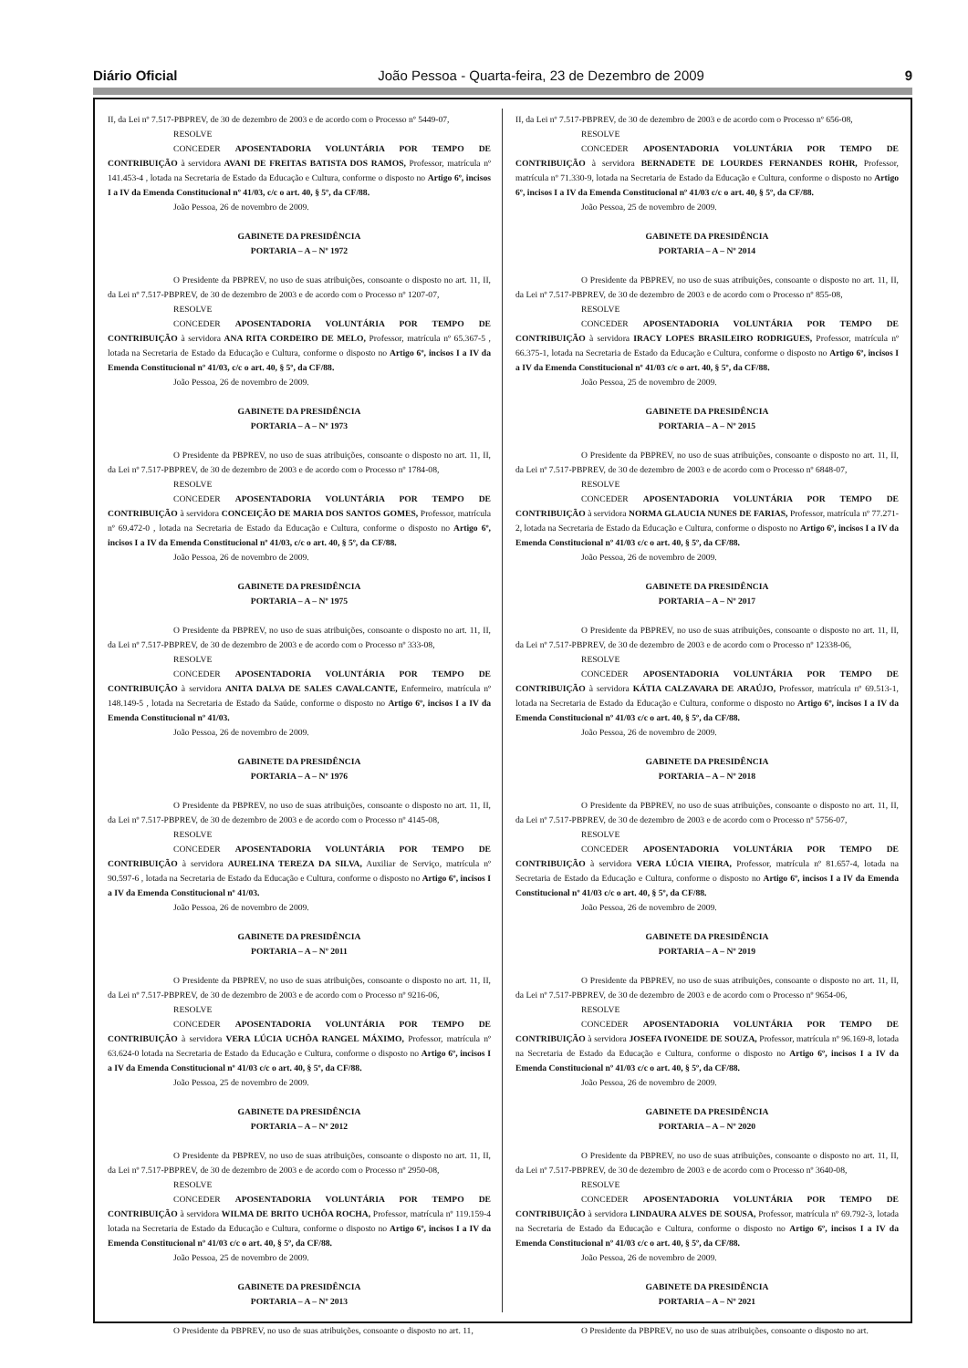Diário Oficial João Pessoa - Quarta-feira, 23 de Dezembro de 2009 9
II, da Lei nº 7.517-PBPREV, de 30 de dezembro de 2003 e de acordo com o Processo nº 5449-07,
RESOLVE
CONCEDER APOSENTADORIA VOLUNTÁRIA POR TEMPO DE CONTRIBUIÇÃO à servidora AVANI DE FREITAS BATISTA DOS RAMOS, Professor, matrícula nº 141.453-4 , lotada na Secretaria de Estado da Educação e Cultura, conforme o disposto no Artigo 6º, incisos I a IV da Emenda Constitucional nº 41/03, c/c o art. 40, § 5º, da CF/88.
João Pessoa, 26 de novembro de 2009.
GABINETE DA PRESIDÊNCIA
PORTARIA – A – Nº 1972
O Presidente da PBPREV, no uso de suas atribuições, consoante o disposto no art. 11, II, da Lei nº 7.517-PBPREV, de 30 de dezembro de 2003 e de acordo com o Processo nº 1207-07,
RESOLVE
CONCEDER APOSENTADORIA VOLUNTÁRIA POR TEMPO DE CONTRIBUIÇÃO à servidora ANA RITA CORDEIRO DE MELO, Professor, matrícula nº 65.367-5 , lotada na Secretaria de Estado da Educação e Cultura, conforme o disposto no Artigo 6º, incisos I a IV da Emenda Constitucional nº 41/03, c/c o art. 40, § 5º, da CF/88.
João Pessoa, 26 de novembro de 2009.
GABINETE DA PRESIDÊNCIA
PORTARIA – A – Nº 1973
O Presidente da PBPREV, no uso de suas atribuições, consoante o disposto no art. 11, II, da Lei nº 7.517-PBPREV, de 30 de dezembro de 2003 e de acordo com o Processo nº 1784-08,
RESOLVE
CONCEDER APOSENTADORIA VOLUNTÁRIA POR TEMPO DE CONTRIBUIÇÃO à servidora CONCEIÇÃO DE MARIA DOS SANTOS GOMES, Professor, matrícula nº 69.472-0 , lotada na Secretaria de Estado da Educação e Cultura, conforme o disposto no Artigo 6º, incisos I a IV da Emenda Constitucional nº 41/03, c/c o art. 40, § 5º, da CF/88.
João Pessoa, 26 de novembro de 2009.
GABINETE DA PRESIDÊNCIA
PORTARIA – A – Nº 1975
O Presidente da PBPREV, no uso de suas atribuições, consoante o disposto no art. 11, II, da Lei nº 7.517-PBPREV, de 30 de dezembro de 2003 e de acordo com o Processo nº 333-08,
RESOLVE
CONCEDER APOSENTADORIA VOLUNTÁRIA POR TEMPO DE CONTRIBUIÇÃO à servidora ANITA DALVA DE SALES CAVALCANTE, Enfermeiro, matrícula nº 148.149-5 , lotada na Secretaria de Estado da Saúde, conforme o disposto no Artigo 6º, incisos I a IV da Emenda Constitucional nº 41/03.
João Pessoa, 26 de novembro de 2009.
GABINETE DA PRESIDÊNCIA
PORTARIA – A – Nº 1976
O Presidente da PBPREV, no uso de suas atribuições, consoante o disposto no art. 11, II, da Lei nº 7.517-PBPREV, de 30 de dezembro de 2003 e de acordo com o Processo nº 4145-08,
RESOLVE
CONCEDER APOSENTADORIA VOLUNTÁRIA POR TEMPO DE CONTRIBUIÇÃO à servidora AURELINA TEREZA DA SILVA, Auxiliar de Serviço, matrícula nº 90.597-6 , lotada na Secretaria de Estado da Educação e Cultura, conforme o disposto no Artigo 6º, incisos I a IV da Emenda Constitucional nº 41/03.
João Pessoa, 26 de novembro de 2009.
GABINETE DA PRESIDÊNCIA
PORTARIA – A – Nº 2011
O Presidente da PBPREV, no uso de suas atribuições, consoante o disposto no art. 11, II, da Lei nº 7.517-PBPREV, de 30 de dezembro de 2003 e de acordo com o Processo nº 9216-06,
RESOLVE
CONCEDER APOSENTADORIA VOLUNTÁRIA POR TEMPO DE CONTRIBUIÇÃO à servidora VERA LÚCIA UCHÔA RANGEL MÁXIMO, Professor, matrícula nº 63.624-0 lotada na Secretaria de Estado da Educação e Cultura, conforme o disposto no Artigo 6º, incisos I a IV da Emenda Constitucional nº 41/03 c/c o art. 40, § 5º, da CF/88.
João Pessoa, 25 de novembro de 2009.
GABINETE DA PRESIDÊNCIA
PORTARIA – A – Nº 2012
O Presidente da PBPREV, no uso de suas atribuições, consoante o disposto no art. 11, II, da Lei nº 7.517-PBPREV, de 30 de dezembro de 2003 e de acordo com o Processo nº 2950-08,
RESOLVE
CONCEDER APOSENTADORIA VOLUNTÁRIA POR TEMPO DE CONTRIBUIÇÃO à servidora WILMA DE BRITO UCHÔA ROCHA, Professor, matrícula nº 119.159-4 lotada na Secretaria de Estado da Educação e Cultura, conforme o disposto no Artigo 6º, incisos I a IV da Emenda Constitucional nº 41/03 c/c o art. 40, § 5º, da CF/88.
João Pessoa, 25 de novembro de 2009.
GABINETE DA PRESIDÊNCIA
PORTARIA – A – Nº 2013
O Presidente da PBPREV, no uso de suas atribuições, consoante o disposto no art. 11,
II, da Lei nº 7.517-PBPREV, de 30 de dezembro de 2003 e de acordo com o Processo nº 656-08,
RESOLVE
CONCEDER APOSENTADORIA VOLUNTÁRIA POR TEMPO DE CONTRIBUIÇÃO à servidora BERNADETE DE LOURDES FERNANDES ROHR, Professor, matrícula nº 71.330-9, lotada na Secretaria de Estado da Educação e Cultura, conforme o disposto no Artigo 6º, incisos I a IV da Emenda Constitucional nº 41/03 c/c o art. 40, § 5º, da CF/88.
João Pessoa, 25 de novembro de 2009.
GABINETE DA PRESIDÊNCIA
PORTARIA – A – Nº 2014
O Presidente da PBPREV, no uso de suas atribuições, consoante o disposto no art. 11, II, da Lei nº 7.517-PBPREV, de 30 de dezembro de 2003 e de acordo com o Processo nº 855-08,
RESOLVE
CONCEDER APOSENTADORIA VOLUNTÁRIA POR TEMPO DE CONTRIBUIÇÃO à servidora IRACY LOPES BRASILEIRO RODRIGUES, Professor, matrícula nº 66.375-1, lotada na Secretaria de Estado da Educação e Cultura, conforme o disposto no Artigo 6º, incisos I a IV da Emenda Constitucional nº 41/03 c/c o art. 40, § 5º, da CF/88.
João Pessoa, 25 de novembro de 2009.
GABINETE DA PRESIDÊNCIA
PORTARIA – A – Nº 2015
O Presidente da PBPREV, no uso de suas atribuições, consoante o disposto no art. 11, II, da Lei nº 7.517-PBPREV, de 30 de dezembro de 2003 e de acordo com o Processo nº 6848-07,
RESOLVE
CONCEDER APOSENTADORIA VOLUNTÁRIA POR TEMPO DE CONTRIBUIÇÃO à servidora NORMA GLAUCIA NUNES DE FARIAS, Professor, matrícula nº 77.271-2, lotada na Secretaria de Estado da Educação e Cultura, conforme o disposto no Artigo 6º, incisos I a IV da Emenda Constitucional nº 41/03 c/c o art. 40, § 5º, da CF/88.
João Pessoa, 26 de novembro de 2009.
GABINETE DA PRESIDÊNCIA
PORTARIA – A – Nº 2017
O Presidente da PBPREV, no uso de suas atribuições, consoante o disposto no art. 11, II, da Lei nº 7.517-PBPREV, de 30 de dezembro de 2003 e de acordo com o Processo nº 12338-06,
RESOLVE
CONCEDER APOSENTADORIA VOLUNTÁRIA POR TEMPO DE CONTRIBUIÇÃO à servidora KÁTIA CALZAVARA DE ARAÚJO, Professor, matrícula nº 69.513-1, lotada na Secretaria de Estado da Educação e Cultura, conforme o disposto no Artigo 6º, incisos I a IV da Emenda Constitucional nº 41/03 c/c o art. 40, § 5º, da CF/88.
João Pessoa, 26 de novembro de 2009.
GABINETE DA PRESIDÊNCIA
PORTARIA – A – Nº 2018
O Presidente da PBPREV, no uso de suas atribuições, consoante o disposto no art. 11, II, da Lei nº 7.517-PBPREV, de 30 de dezembro de 2003 e de acordo com o Processo nº 5756-07,
RESOLVE
CONCEDER APOSENTADORIA VOLUNTÁRIA POR TEMPO DE CONTRIBUIÇÃO à servidora VERA LÚCIA VIEIRA, Professor, matrícula nº 81.657-4, lotada na Secretaria de Estado da Educação e Cultura, conforme o disposto no Artigo 6º, incisos I a IV da Emenda Constitucional nº 41/03 c/c o art. 40, § 5º, da CF/88.
João Pessoa, 26 de novembro de 2009.
GABINETE DA PRESIDÊNCIA
PORTARIA – A – Nº 2019
O Presidente da PBPREV, no uso de suas atribuições, consoante o disposto no art. 11, II, da Lei nº 7.517-PBPREV, de 30 de dezembro de 2003 e de acordo com o Processo nº 9654-06,
RESOLVE
CONCEDER APOSENTADORIA VOLUNTÁRIA POR TEMPO DE CONTRIBUIÇÃO à servidora JOSEFA IVONEIDE DE SOUZA, Professor, matrícula nº 96.169-8, lotada na Secretaria de Estado da Educação e Cultura, conforme o disposto no Artigo 6º, incisos I a IV da Emenda Constitucional nº 41/03 c/c o art. 40, § 5º, da CF/88.
João Pessoa, 26 de novembro de 2009.
GABINETE DA PRESIDÊNCIA
PORTARIA – A – Nº 2020
O Presidente da PBPREV, no uso de suas atribuições, consoante o disposto no art. 11, II, da Lei nº 7.517-PBPREV, de 30 de dezembro de 2003 e de acordo com o Processo nº 3640-08,
RESOLVE
CONCEDER APOSENTADORIA VOLUNTÁRIA POR TEMPO DE CONTRIBUIÇÃO à servidora LINDAURA ALVES DE SOUSA, Professor, matrícula nº 69.792-3, lotada na Secretaria de Estado da Educação e Cultura, conforme o disposto no Artigo 6º, incisos I a IV da Emenda Constitucional nº 41/03 c/c o art. 40, § 5º, da CF/88.
João Pessoa, 26 de novembro de 2009.
GABINETE DA PRESIDÊNCIA
PORTARIA – A – Nº 2021
O Presidente da PBPREV, no uso de suas atribuições, consoante o disposto no art.